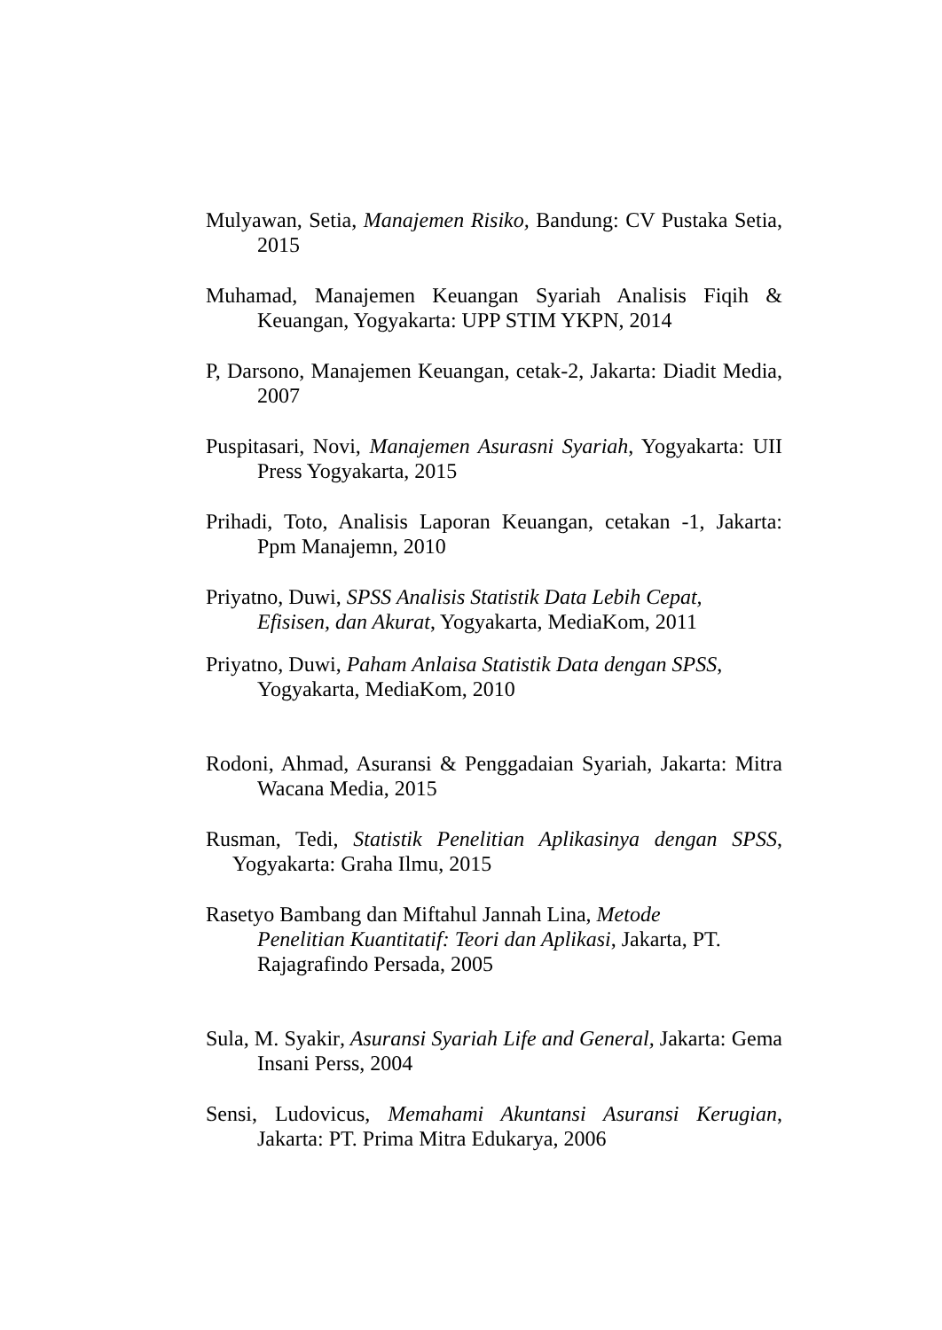Mulyawan, Setia, Manajemen Risiko, Bandung: CV Pustaka Setia, 2015
Muhamad, Manajemen Keuangan Syariah Analisis Fiqih & Keuangan, Yogyakarta: UPP STIM YKPN, 2014
P, Darsono, Manajemen Keuangan, cetak-2, Jakarta: Diadit Media, 2007
Puspitasari, Novi, Manajemen Asurasni Syariah, Yogyakarta: UII Press Yogyakarta, 2015
Prihadi, Toto, Analisis Laporan Keuangan, cetakan -1, Jakarta: Ppm Manajemn, 2010
Priyatno, Duwi, SPSS Analisis Statistik Data Lebih Cepat,
Efisisen, dan Akurat, Yogyakarta, MediaKom, 2011
Priyatno, Duwi, Paham Anlaisa Statistik Data dengan SPSS,
Yogyakarta, MediaKom, 2010
Rodoni, Ahmad, Asuransi & Penggadaian Syariah, Jakarta: Mitra Wacana Media, 2015
Rusman, Tedi, Statistik Penelitian Aplikasinya dengan SPSS, Yogyakarta: Graha Ilmu, 2015
Rasetyo Bambang dan Miftahul Jannah Lina, Metode
Penelitian Kuantitatif: Teori dan Aplikasi, Jakarta, PT.
Rajagrafindo Persada, 2005
Sula, M. Syakir, Asuransi Syariah Life and General, Jakarta: Gema Insani Perss, 2004
Sensi, Ludovicus, Memahami Akuntansi Asuransi Kerugian, Jakarta: PT. Prima Mitra Edukarya, 2006